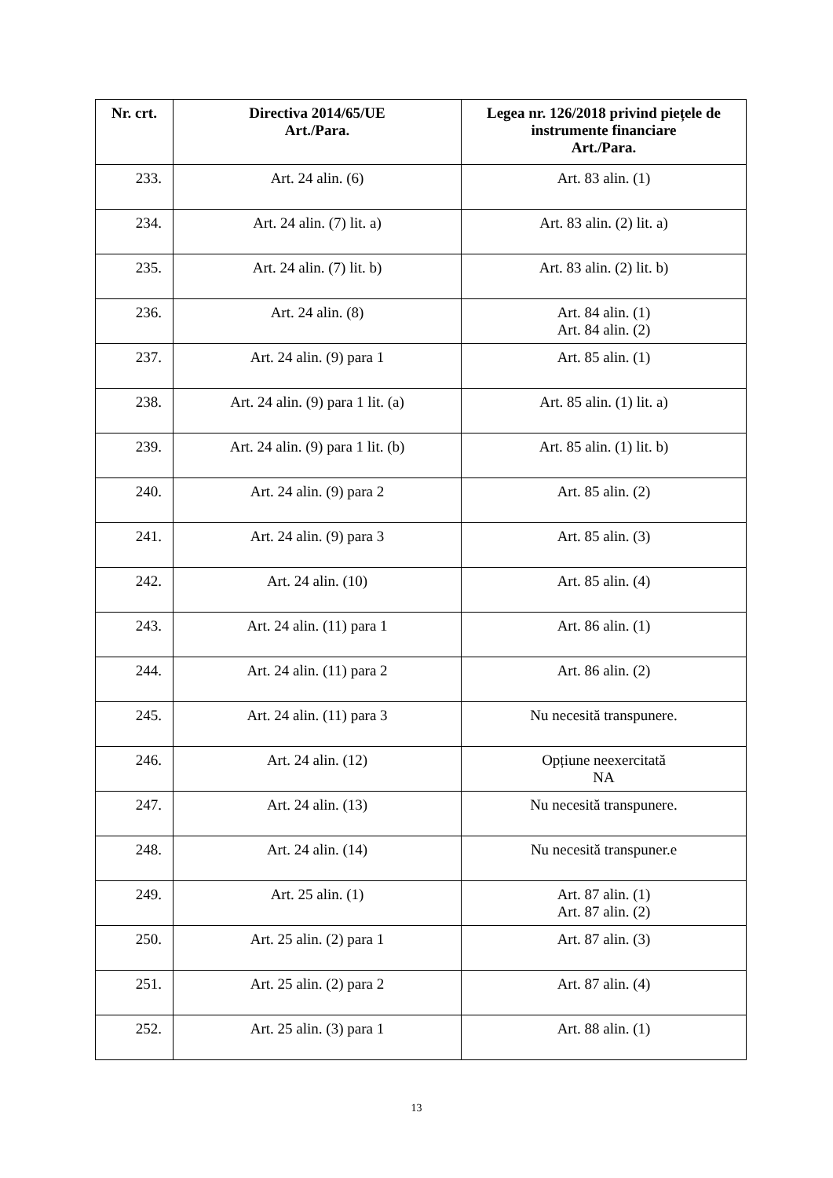| Nr. crt. | Directiva 2014/65/UE Art./Para. | Legea nr. 126/2018 privind piețele de instrumente financiare Art./Para. |
| --- | --- | --- |
| 233. | Art. 24 alin. (6) | Art. 83 alin. (1) |
| 234. | Art. 24 alin. (7) lit. a) | Art. 83 alin. (2) lit. a) |
| 235. | Art. 24 alin. (7) lit. b) | Art. 83 alin. (2) lit. b) |
| 236. | Art. 24 alin. (8) | Art. 84 alin. (1) Art. 84 alin. (2) |
| 237. | Art. 24 alin. (9) para 1 | Art. 85 alin. (1) |
| 238. | Art. 24 alin. (9) para 1 lit. (a) | Art. 85 alin. (1) lit. a) |
| 239. | Art. 24 alin. (9) para 1 lit. (b) | Art. 85 alin. (1) lit. b) |
| 240. | Art. 24 alin. (9) para 2 | Art. 85 alin. (2) |
| 241. | Art. 24 alin. (9) para 3 | Art. 85 alin. (3) |
| 242. | Art. 24 alin. (10) | Art. 85 alin. (4) |
| 243. | Art. 24 alin. (11) para 1 | Art. 86 alin. (1) |
| 244. | Art. 24 alin. (11) para 2 | Art. 86 alin. (2) |
| 245. | Art. 24 alin. (11) para 3 | Nu necesită transpunere. |
| 246. | Art. 24 alin. (12) | Opțiune neexercitată NA |
| 247. | Art. 24 alin. (13) | Nu necesită transpunere. |
| 248. | Art. 24 alin. (14) | Nu necesită transpuner.e |
| 249. | Art. 25 alin. (1) | Art. 87 alin. (1) Art. 87 alin. (2) |
| 250. | Art. 25 alin. (2) para 1 | Art. 87 alin. (3) |
| 251. | Art. 25 alin. (2) para 2 | Art. 87 alin. (4) |
| 252. | Art. 25 alin. (3) para 1 | Art. 88 alin. (1) |
13